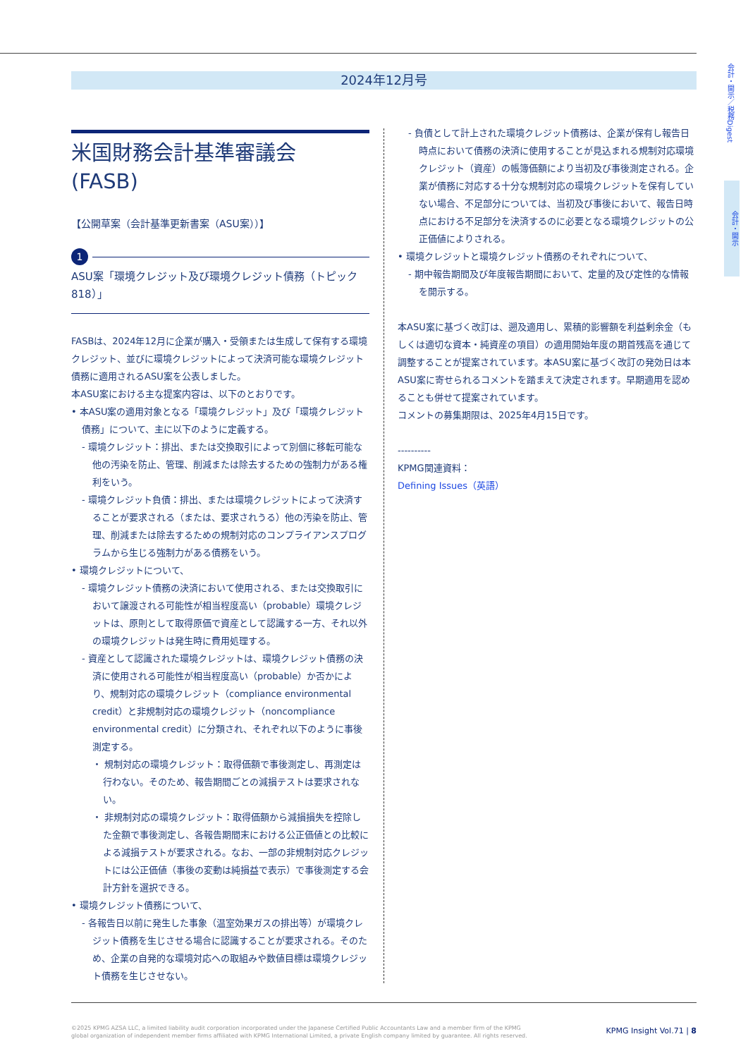2024年12月号
会計・開示／税務Digest
会計・開示
米国財務会計基準審議会
(FASB)
【公開草案（会計基準更新書案（ASU案））】
1
ASU案「環境クレジット及び環境クレジット債務（トピック818）」
FASBは、2024年12月に企業が購入・受領または生成して保有する環境クレジット、並びに環境クレジットによって決済可能な環境クレジット債務に適用されるASU案を公表しました。
本ASU案における主な提案内容は、以下のとおりです。
• 本ASU案の適用対象となる「環境クレジット」及び「環境クレジット債務」について、主に以下のように定義する。
- 環境クレジット：排出、または交換取引によって別個に移転可能な他の汚染を防止、管理、削減または除去するための強制力がある権利をいう。
- 環境クレジット負債：排出、または環境クレジットによって決済することが要求される（または、要求されうる）他の汚染を防止、管理、削減または除去するための規制対応のコンプライアンスプログラムから生じる強制力がある債務をいう。
• 環境クレジットについて、
- 環境クレジット債務の決済において使用される、または交換取引において譲渡される可能性が相当程度高い（probable）環境クレジットは、原則として取得原価で資産として認識する一方、それ以外の環境クレジットは発生時に費用処理する。
- 資産として認識された環境クレジットは、環境クレジット債務の決済に使用される可能性が相当程度高い（probable）か否かにより、規制対応の環境クレジット（compliance environmental credit）と非規制対応の環境クレジット（noncompliance environmental credit）に分類され、それぞれ以下のように事後測定する。
・ 規制対応の環境クレジット：取得価額で事後測定し、再測定は行わない。そのため、報告期間ごとの減損テストは要求されない。
・ 非規制対応の環境クレジット：取得価額から減損損失を控除した金額で事後測定し、各報告期間末における公正価値との比較による減損テストが要求される。なお、一部の非規制対応クレジットには公正価値（事後の変動は純損益で表示）で事後測定する会計方針を選択できる。
• 環境クレジット債務について、
- 各報告日以前に発生した事象（温室効果ガスの排出等）が環境クレジット債務を生じさせる場合に認識することが要求される。そのため、企業の自発的な環境対応への取組みや数値目標は環境クレジット債務を生じさせない。
- 負債として計上された環境クレジット債務は、企業が保有し報告日時点において債務の決済に使用することが見込まれる規制対応環境クレジット（資産）の帳簿価額により当初及び事後測定される。企業が債務に対応する十分な規制対応の環境クレジットを保有していない場合、不足部分については、当初及び事後において、報告日時点における不足部分を決済するのに必要となる環境クレジットの公正価値によりされる。
• 環境クレジットと環境クレジット債務のそれぞれについて、
- 期中報告期間及び年度報告期間において、定量的及び定性的な情報を開示する。
本ASU案に基づく改訂は、遡及適用し、累積的影響額を利益剰余金（もしくは適切な資本・純資産の項目）の適用開始年度の期首残高を通じて調整することが提案されています。本ASU案に基づく改訂の発効日は本ASU案に寄せられるコメントを踏まえて決定されます。早期適用を認めることも併せて提案されています。
コメントの募集期限は、2025年4月15日です。
----------
KPMG関連資料：
Defining Issues（英語）
©2025 KPMG AZSA LLC, a limited liability audit corporation incorporated under the Japanese Certified Public Accountants Law and a member firm of the KPMG
global organization of independent member firms affiliated with KPMG International Limited, a private English company limited by guarantee. All rights reserved.
KPMG Insight Vol.71 | 8